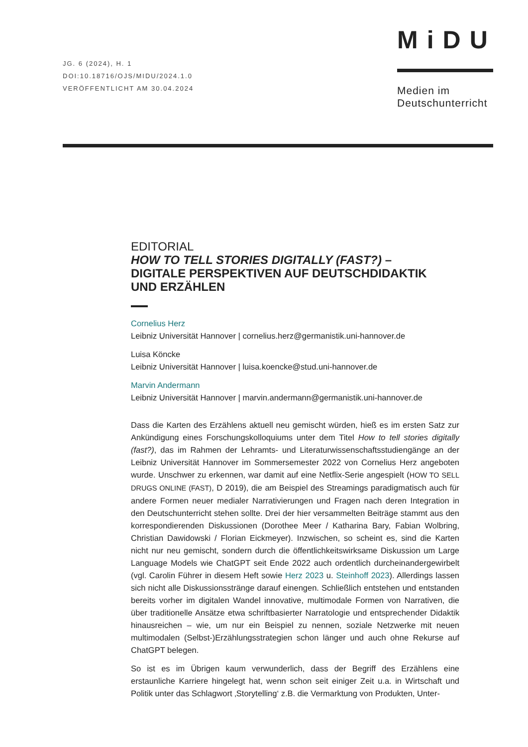JG. 6 (2024), H. 1
DOI:10.18716/OJS/MIDU/2024.1.0
VERÖFFENTLICHT AM 30.04.2024
MiDU
Medien im Deutschunterricht
EDITORIAL
HOW TO TELL STORIES DIGITALLY (FAST?) –
DIGITALE PERSPEKTIVEN AUF DEUTSCHDIDAKTIK
UND ERZÄHLEN
Cornelius Herz
Leibniz Universität Hannover | cornelius.herz@germanistik.uni-hannover.de
Luisa Köncke
Leibniz Universität Hannover | luisa.koencke@stud.uni-hannover.de
Marvin Andermann
Leibniz Universität Hannover | marvin.andermann@germanistik.uni-hannover.de
Dass die Karten des Erzählens aktuell neu gemischt würden, hieß es im ersten Satz zur Ankündigung eines Forschungskolloquiums unter dem Titel How to tell stories digitally (fast?), das im Rahmen der Lehramts- und Literaturwissenschaftsstudiengänge an der Leibniz Universität Hannover im Sommersemester 2022 von Cornelius Herz angeboten wurde. Unschwer zu erkennen, war damit auf eine Netflix-Serie angespielt (HOW TO SELL DRUGS ONLINE (FAST), D 2019), die am Beispiel des Streamings paradigmatisch auch für andere Formen neuer medialer Narrativierungen und Fragen nach deren Integration in den Deutschunterricht stehen sollte. Drei der hier versammelten Beiträge stammt aus den korrespondierenden Diskussionen (Dorothee Meer / Katharina Bary, Fabian Wolbring, Christian Dawidowski / Florian Eickmeyer). Inzwischen, so scheint es, sind die Karten nicht nur neu gemischt, sondern durch die öffentlichkeitswirksame Diskussion um Large Language Models wie ChatGPT seit Ende 2022 auch ordentlich durcheinandergewirbelt (vgl. Carolin Führer in diesem Heft sowie Herz 2023 u. Steinhoff 2023). Allerdings lassen sich nicht alle Diskussionsstränge darauf einengen. Schließlich entstehen und entstanden bereits vorher im digitalen Wandel innovative, multimodale Formen von Narrativen, die über traditionelle Ansätze etwa schriftbasierter Narratologie und entsprechender Didaktik hinausreichen – wie, um nur ein Beispiel zu nennen, soziale Netzwerke mit neuen multimodalen (Selbst-)Erzählungsstrategien schon länger und auch ohne Rekurse auf ChatGPT belegen.
So ist es im Übrigen kaum verwunderlich, dass der Begriff des Erzählens eine erstaunliche Karriere hingelegt hat, wenn schon seit einiger Zeit u.a. in Wirtschaft und Politik unter das Schlagwort ‚Storytelling‘ z.B. die Vermarktung von Produkten, Unter-